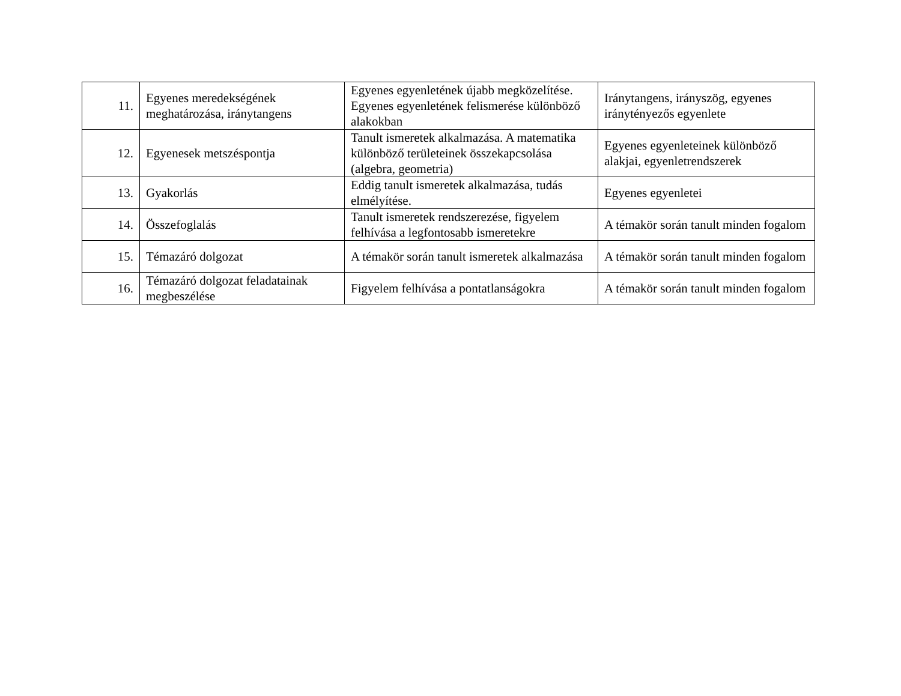| 11. | Egyenes meredekségének meghatározása, iránytangens | Egyenes egyenletének újabb megközelítése. Egyenes egyenletének felismerése különböző alakokban | Iránytangens, irányszög, egyenes iránytényezős egyenlete |
| 12. | Egyenesek metszéspontja | Tanult ismeretek alkalmazása. A matematika különböző területeinek összekapcsolása (algebra, geometria) | Egyenes egyenleteinek különböző alakjai, egyenletrendszerek |
| 13. | Gyakorlás | Eddig tanult ismeretek alkalmazása, tudás elmélyítése. | Egyenes egyenletei |
| 14. | Összefoglalás | Tanult ismeretek rendszerezése, figyelem felhívása a legfontosabb ismeretekre | A témakör során tanult minden fogalom |
| 15. | Témazáró dolgozat | A témakör során tanult ismeretek alkalmazása | A témakör során tanult minden fogalom |
| 16. | Témazáró dolgozat feladatainak megbeszélése | Figyelem felhívása a pontatlanságokra | A témakör során tanult minden fogalom |